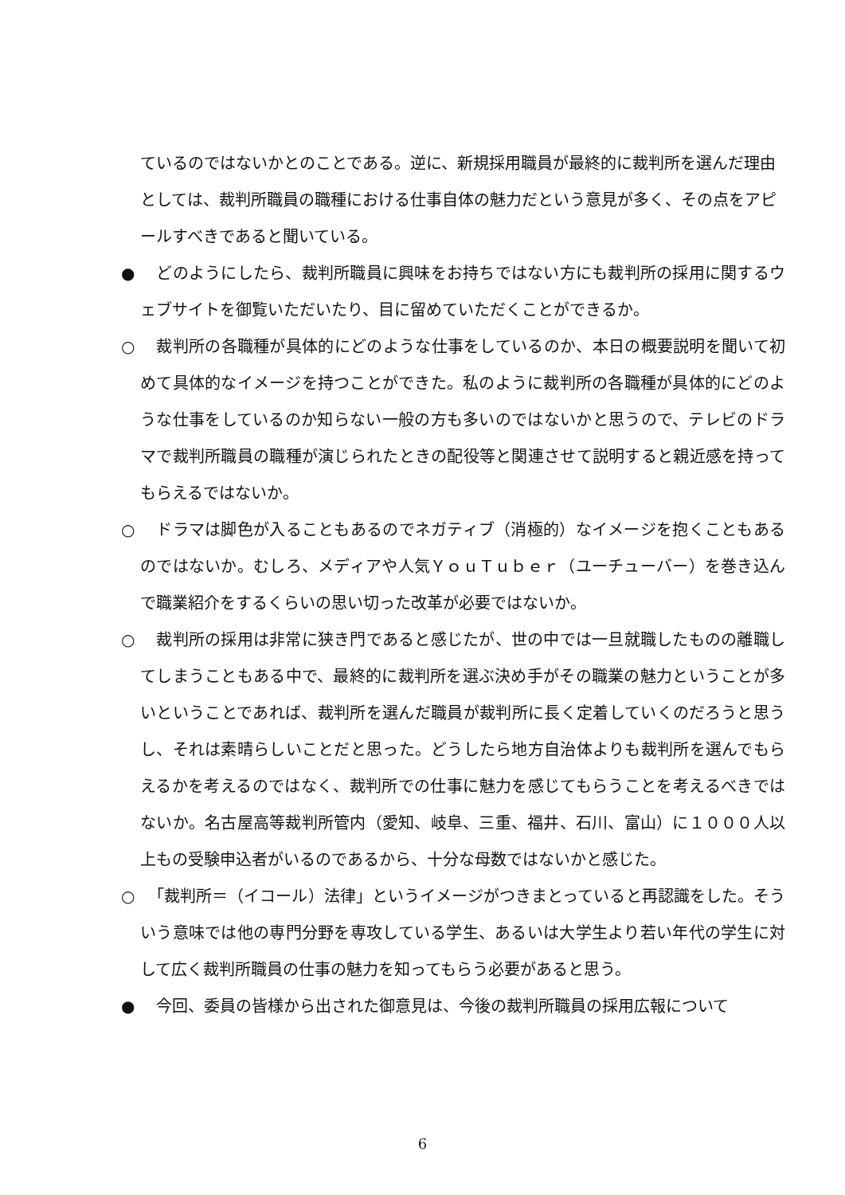ているのではないかとのことである。逆に、新規採用職員が最終的に裁判所を選んだ理由としては、裁判所職員の職種における仕事自体の魅力だという意見が多く、その点をアピールすべきであると聞いている。
●　どのようにしたら、裁判所職員に興味をお持ちではない方にも裁判所の採用に関するウェブサイトを御覧いただいたり、目に留めていただくことができるか。
○　裁判所の各職種が具体的にどのような仕事をしているのか、本日の概要説明を聞いて初めて具体的なイメージを持つことができた。私のように裁判所の各職種が具体的にどのような仕事をしているのか知らない一般の方も多いのではないかと思うので、テレビのドラマで裁判所職員の職種が演じられたときの配役等と関連させて説明すると親近感を持ってもらえるではないか。
○　ドラマは脚色が入ることもあるのでネガティブ（消極的）なイメージを抱くこともあるのではないか。むしろ、メディアや人気ＹｏｕＴｕｂｅｒ（ユーチューバー）を巻き込んで職業紹介をするくらいの思い切った改革が必要ではないか。
○　裁判所の採用は非常に狭き門であると感じたが、世の中では一旦就職したものの離職してしまうこともある中で、最終的に裁判所を選ぶ決め手がその職業の魅力ということが多いということであれば、裁判所を選んだ職員が裁判所に長く定着していくのだろうと思うし、それは素晴らしいことだと思った。どうしたら地方自治体よりも裁判所を選んでもらえるかを考えるのではなく、裁判所での仕事に魅力を感じてもらうことを考えるべきではないか。名古屋高等裁判所管内（愛知、岐阜、三重、福井、石川、富山）に１０００人以上もの受験申込者がいるのであるから、十分な母数ではないかと感じた。
○　「裁判所＝（イコール）法律」というイメージがつきまとっていると再認識をした。そういう意味では他の専門分野を専攻している学生、あるいは大学生より若い年代の学生に対して広く裁判所職員の仕事の魅力を知ってもらう必要があると思う。
●　今回、委員の皆様から出された御意見は、今後の裁判所職員の採用広報について
6